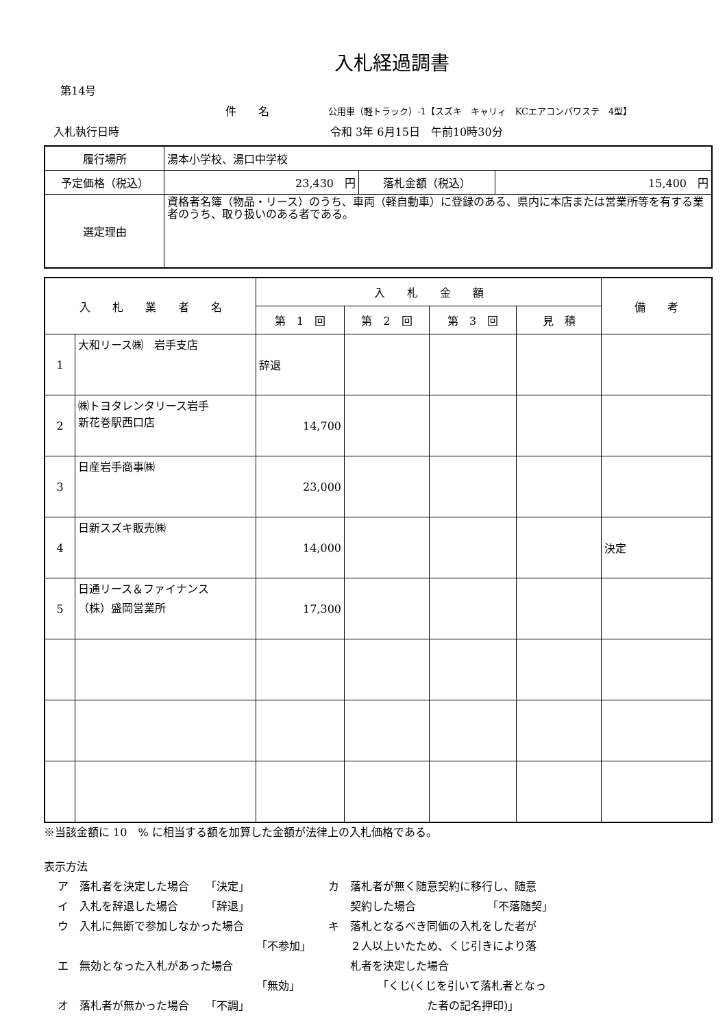入札経過調書
第14号
件　　名 公用車（軽トラック）-1【スズキ　キャリィ　KCエアコンパワステ　4型】
入札執行日時 令和 3年 6月15日　午前10時30分
| 履行場所 | 湯本小学校、湯口中学校 | | |
| 予定価格（税込） | 23,430 円 | 落札金額（税込） | 15,400 円 |
| 選定理由 | 資格者名簿（物品・リース）のうち、車両（軽自動車）に登録のある、県内に本店または営業所等を有する業者のうち、取り扱いのある者である。 | | |
| 入 札 業 者 名 | | 入 札 金 額 | | | | 備 考 |
| --- | --- | --- | --- | --- | --- | --- |
| | | 第 1 回 | 第 2 回 | 第 3 回 | 見 積 | |
| 1 | 大和リース㈱ 岩手支店 | 辞退 | | | | |
| 2 | ㈱トヨタレンタリース岩手 新花巻駅西口店 | 14,700 | | | | |
| 3 | 日産岩手商事㈱ | 23,000 | | | | |
| 4 | 日新スズキ販売㈱ | 14,000 | | | | 決定 |
| 5 | 日通リース＆ファイナンス （株）盛岡営業所 | 17,300 | | | | |
※当該金額に 10　% に相当する額を加算した金額が法律上の入札価格である。
表示方法
ア　落札者を決定した場合　　「決定」
イ　入札を辞退した場合　　　「辞退」
ウ　入札に無断で参加しなかった場合
「不参加」
エ　無効となった入札があった場合
「無効」
オ　落札者が無かった場合　　「不調」
カ　落札者が無く随意契約に移行し、随意
　　契約した場合　　　　　　　「不落随契」
キ　落札となるべき同価の入札をした者が
　　２人以上いたため、くじ引きにより落
　　札者を決定した場合
　　　　　「くじ(くじを引いて落札者となっ
　　　　　　　　　た者の記名押印)」